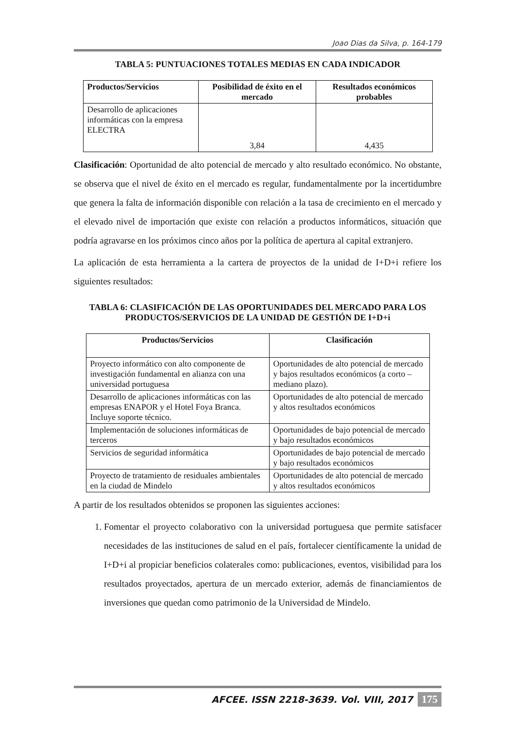Joao Dias da Silva, p. 164-179
TABLA 5: PUNTUACIONES TOTALES MEDIAS EN CADA INDICADOR
| Productos/Servicios | Posibilidad de éxito en el mercado | Resultados económicos probables |
| --- | --- | --- |
| Desarrollo de aplicaciones informáticas con la empresa ELECTRA | 3,84 | 4,435 |
Clasificación: Oportunidad de alto potencial de mercado y alto resultado económico. No obstante, se observa que el nivel de éxito en el mercado es regular, fundamentalmente por la incertidumbre que genera la falta de información disponible con relación a la tasa de crecimiento en el mercado y el elevado nivel de importación que existe con relación a productos informáticos, situación que podría agravarse en los próximos cinco años por la política de apertura al capital extranjero.
La aplicación de esta herramienta a la cartera de proyectos de la unidad de I+D+i refiere los siguientes resultados:
TABLA 6: CLASIFICACIÓN DE LAS OPORTUNIDADES DEL MERCADO PARA LOS PRODUCTOS/SERVICIOS DE LA UNIDAD DE GESTIÓN DE I+D+i
| Productos/Servicios | Clasificación |
| --- | --- |
| Proyecto informático con alto componente de investigación fundamental en alianza con una universidad portuguesa | Oportunidades de alto potencial de mercado y bajos resultados económicos (a corto – mediano plazo). |
| Desarrollo de aplicaciones informáticas con las empresas ENAPOR y el Hotel Foya Branca. Incluye soporte técnico. | Oportunidades de alto potencial de mercado y altos resultados económicos |
| Implementación de soluciones informáticas de terceros | Oportunidades de bajo potencial de mercado y bajo resultados económicos |
| Servicios de seguridad informática | Oportunidades de bajo potencial de mercado y bajo resultados económicos |
| Proyecto de tratamiento de residuales ambientales en la ciudad de Mindelo | Oportunidades de alto potencial de mercado y altos resultados económicos |
A partir de los resultados obtenidos se proponen las siguientes acciones:
1. Fomentar el proyecto colaborativo con la universidad portuguesa que permite satisfacer necesidades de las instituciones de salud en el país, fortalecer científicamente la unidad de I+D+i al propiciar beneficios colaterales como: publicaciones, eventos, visibilidad para los resultados proyectados, apertura de un mercado exterior, además de financiamientos de inversiones que quedan como patrimonio de la Universidad de Mindelo.
AFCEE. ISSN 2218-3639. Vol. VIII, 2017 175